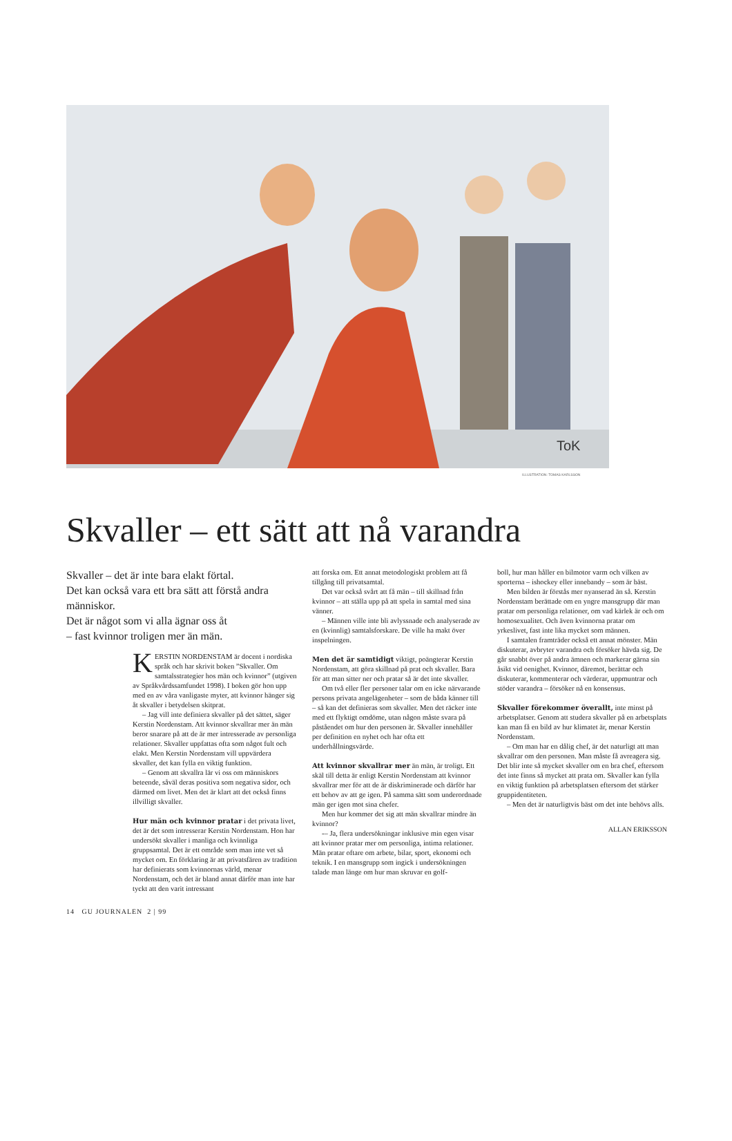ToK
ILLUSTRATION: TOMAS KARLSSON
Skvaller – ett sätt att nå varandra
Skvaller – det är inte bara elakt förtal.
Det kan också vara ett bra sätt att förstå andra människor.
Det är något som vi alla ägnar oss åt
– fast kvinnor troligen mer än män.
KERSTIN NORDENSTAM är docent i nordiska språk och har skrivit boken ”Skvaller. Om samtalsstrategier hos män och kvinnor” (utgiven av Språkvårdssamfundet 1998). I boken gör hon upp med en av våra vanligaste myter, att kvinnor hänger sig åt skvaller i betydelsen skitprat.
– Jag vill inte definiera skvaller på det sättet, säger Kerstin Nordenstam. Att kvinnor skvallrar mer än män beror snarare på att de är mer intresserade av personliga relationer. Skvaller uppfattas ofta som något fult och elakt. Men Kerstin Nordenstam vill uppvärdera skvaller, det kan fylla en viktig funktion.
– Genom att skvallra lär vi oss om människors beteende, såväl deras positiva som negativa sidor, och därmed om livet. Men det är klart att det också finns illvilligt skvaller.
Hur män och kvinnor pratar i det privata livet, det är det som intresserar Kerstin Nordenstam. Hon har undersökt skvaller i manliga och kvinnliga gruppsamtal. Det är ett område som man inte vet så mycket om. En förklaring är att privatsfären av tradition har definierats som kvinnornas värld, menar Nordenstam, och det är bland annat därför man inte har tyckt att den varit intressant
att forska om. Ett annat metodologiskt problem att få tillgång till privatsamtal.
Det var också svårt att få män – till skillnad från kvinnor – att ställa upp på att spela in samtal med sina vänner.
– Männen ville inte bli avlyssnade och analyserade av en (kvinnlig) samtalsforskare. De ville ha makt över inspelningen.
Men det är samtidigt viktigt, poängterar Kerstin Nordenstam, att göra skillnad på prat och skvaller. Bara för att man sitter ner och pratar så är det inte skvaller.
Om två eller fler personer talar om en icke närvarande persons privata angelägenheter – som de båda känner till – så kan det definieras som skvaller. Men det räcker inte med ett flyktigt omdöme, utan någon måste svara på påståendet om hur den personen är. Skvaller innehåller per definition en nyhet och har ofta ett underhållningsvärde.
Att kvinnor skvallrar mer än män, är troligt. Ett skäl till detta är enligt Kerstin Nordenstam att kvinnor skvallrar mer för att de är diskriminerade och därför har ett behov av att ge igen. På samma sätt som underordnade män ger igen mot sina chefer.
Men hur kommer det sig att män skvallrar mindre än kvinnor?
-– Ja, flera undersökningar inklusive min egen visar att kvinnor pratar mer om personliga, intima relationer. Män pratar oftare om arbete, bilar, sport, ekonomi och teknik. I en mansgrupp som ingick i undersökningen talade man länge om hur man skruvar en golf-
boll, hur man håller en bilmotor varm och vilken av sporterna – ishockey eller innebandy – som är bäst.
Men bilden är förstås mer nyanserad än så. Kerstin Nordenstam berättade om en yngre mansgrupp där man pratar om personliga relationer, om vad kärlek är och om homosexualitet. Och även kvinnorna pratar om yrkeslivet, fast inte lika mycket som männen.
I samtalen framträder också ett annat mönster. Män diskuterar, avbryter varandra och försöker hävda sig. De går snabbt över på andra ämnen och markerar gärna sin åsikt vid oenighet. Kvinnor, däremot, berättar och diskuterar, kommenterar och värderar, uppmuntrar och stöder varandra – försöker nå en konsensus.
Skvaller förekommer överallt, inte minst på arbetsplatser. Genom att studera skvaller på en arbetsplats kan man få en bild av hur klimatet är, menar Kerstin Nordenstam.
– Om man har en dålig chef, är det naturligt att man skvallrar om den personen. Man måste få avreagera sig. Det blir inte så mycket skvaller om en bra chef, eftersom det inte finns så mycket att prata om. Skvaller kan fylla en viktig funktion på arbetsplatsen eftersom det stärker gruppidentiteten.
– Men det är naturligtvis bäst om det inte behövs alls.
ALLAN ERIKSSON
14 GU JOURNALEN 2 | 99